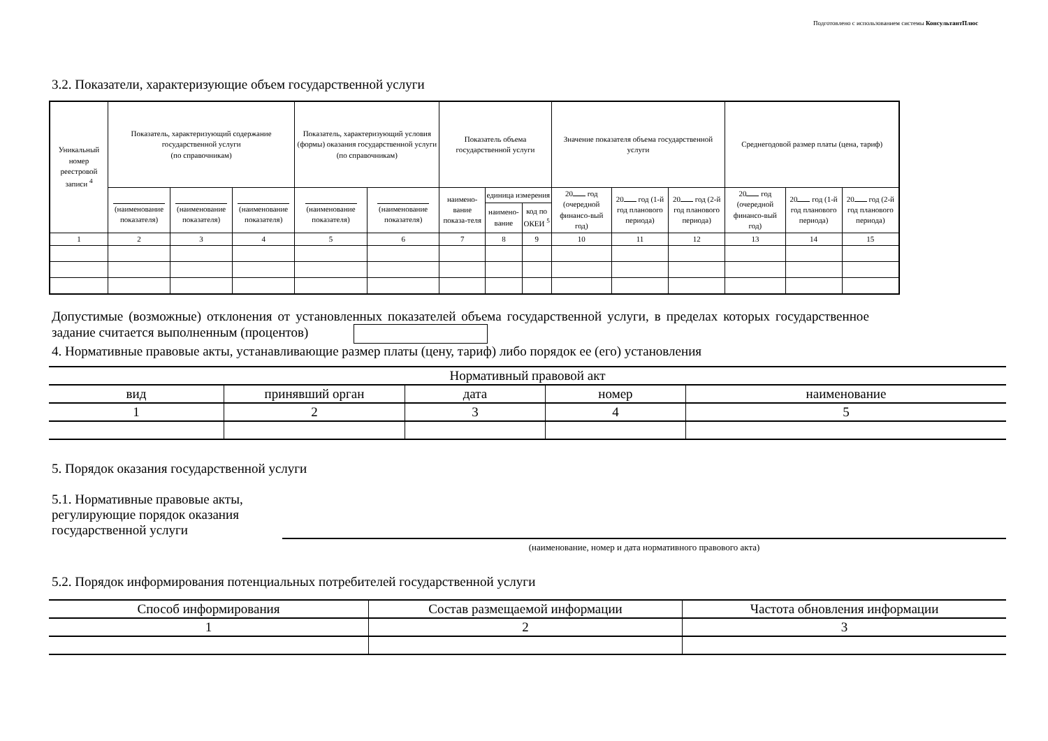Подготовлено с использованием системы КонсультантПлюс
3.2. Показатели, характеризующие объем государственной услуги
| Уникальный номер реестровой записи <sup>4</sup> | Показатель, характеризующий содержание государственной услуги (по справочникам) | | | Показатель, характеризующий условия (формы) оказания государственной услуги (по справочникам) | | Показатель объема государственной услуги | | | Значение показателя объема государственной услуги | | | Среднегодовой размер платы (цена, тариф) | | |
| | (наименование показателя) | (наименование показателя) | (наименование показателя) | (наименование показателя) | (наименование показателя) | наимено-вание показа-теля | единица измерения | | 20 год (очередной финансо-вый год) | 20 год (1-й год планового периода) | 20 год (2-й год планового периода) | 20 год (очередной финансо-вый год) | 20 год (1-й год планового периода) | 20 год (2-й год планового периода) |
| | | | | | | | наимено-вание | код по ОКЕИ <sup>5</sup> | | | | | | |
| 1 | 2 | 3 | 4 | 5 | 6 | 7 | 8 | 9 | 10 | 11 | 12 | 13 | 14 | 15 |
Допустимые (возможные) отклонения от установленных показателей объема государственной услуги, в пределах которых государственное задание считается выполненным (процентов)
4. Нормативные правовые акты, устанавливающие размер платы (цену, тариф) либо порядок ее (его) установления
| Нормативный правовой акт | | | | |
| вид | принявший орган | дата | номер | наименование |
| 1 | 2 | 3 | 4 | 5 |
5. Порядок оказания государственной услуги
5.1. Нормативные правовые акты,
регулирующие порядок оказания
государственной услуги
(наименование, номер и дата нормативного правового акта)
5.2. Порядок информирования потенциальных потребителей государственной услуги
| Способ информирования | Состав размещаемой информации | Частота обновления информации |
| 1 | 2 | 3 |